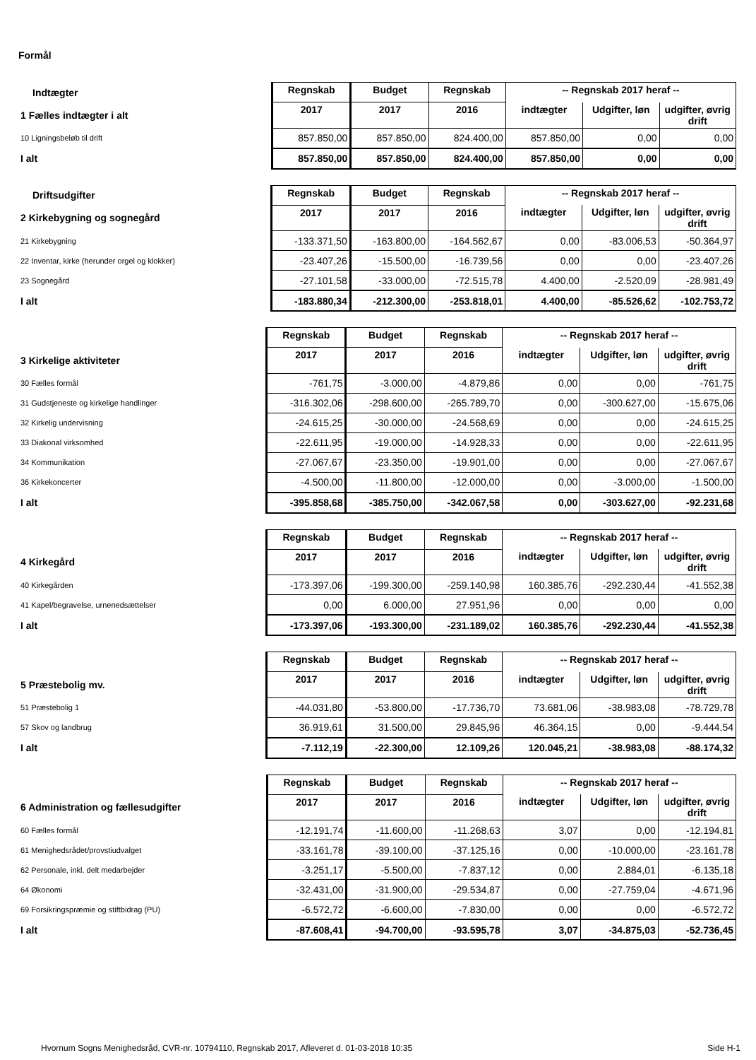Formål
| Indtægter | Regnskab | Budget | Regnskab | -- Regnskab 2017 heraf -- | | |
| 1 Fælles indtægter i alt | 2017 | 2017 | 2016 | indtægter | Udgifter, løn | udgifter, øvrig drift |
| 10 Ligningsbeløb til drift | 857.850,00 | 857.850,00 | 824.400,00 | 857.850,00 | 0,00 | 0,00 |
| I alt | 857.850,00 | 857.850,00 | 824.400,00 | 857.850,00 | 0,00 | 0,00 |
| Driftsudgifter | Regnskab | Budget | Regnskab | -- Regnskab 2017 heraf -- | | |
| 2 Kirkebygning og sognegård | 2017 | 2017 | 2016 | indtægter | Udgifter, løn | udgifter, øvrig drift |
| 21 Kirkebygning | -133.371,50 | -163.800,00 | -164.562,67 | 0,00 | -83.006,53 | -50.364,97 |
| 22 Inventar, kirke (herunder orgel og klokker) | -23.407,26 | -15.500,00 | -16.739,56 | 0,00 | 0,00 | -23.407,26 |
| 23 Sognegård | -27.101,58 | -33.000,00 | -72.515,78 | 4.400,00 | -2.520,09 | -28.981,49 |
| I alt | -183.880,34 | -212.300,00 | -253.818,01 | 4.400,00 | -85.526,62 | -102.753,72 |
| | Regnskab | Budget | Regnskab | -- Regnskab 2017 heraf -- | | |
| 3 Kirkelige aktiviteter | 2017 | 2017 | 2016 | indtægter | Udgifter, løn | udgifter, øvrig drift |
| 30 Fælles formål | -761,75 | -3.000,00 | -4.879,86 | 0,00 | 0,00 | -761,75 |
| 31 Gudstjeneste og kirkelige handlinger | -316.302,06 | -298.600,00 | -265.789,70 | 0,00 | -300.627,00 | -15.675,06 |
| 32 Kirkelig undervisning | -24.615,25 | -30.000,00 | -24.568,69 | 0,00 | 0,00 | -24.615,25 |
| 33 Diakonal virksomhed | -22.611,95 | -19.000,00 | -14.928,33 | 0,00 | 0,00 | -22.611,95 |
| 34 Kommunikation | -27.067,67 | -23.350,00 | -19.901,00 | 0,00 | 0,00 | -27.067,67 |
| 36 Kirkekoncerter | -4.500,00 | -11.800,00 | -12.000,00 | 0,00 | -3.000,00 | -1.500,00 |
| I alt | -395.858,68 | -385.750,00 | -342.067,58 | 0,00 | -303.627,00 | -92.231,68 |
| | Regnskab | Budget | Regnskab | -- Regnskab 2017 heraf -- | | |
| 4 Kirkegård | 2017 | 2017 | 2016 | indtægter | Udgifter, løn | udgifter, øvrig drift |
| 40 Kirkegården | -173.397,06 | -199.300,00 | -259.140,98 | 160.385,76 | -292.230,44 | -41.552,38 |
| 41 Kapel/begravelse, urnenedsættelser | 0,00 | 6.000,00 | 27.951,96 | 0,00 | 0,00 | 0,00 |
| I alt | -173.397,06 | -193.300,00 | -231.189,02 | 160.385,76 | -292.230,44 | -41.552,38 |
| | Regnskab | Budget | Regnskab | -- Regnskab 2017 heraf -- | | |
| 5 Præstebolig mv. | 2017 | 2017 | 2016 | indtægter | Udgifter, løn | udgifter, øvrig drift |
| 51 Præstebolig 1 | -44.031,80 | -53.800,00 | -17.736,70 | 73.681,06 | -38.983,08 | -78.729,78 |
| 57 Skov og landbrug | 36.919,61 | 31.500,00 | 29.845,96 | 46.364,15 | 0,00 | -9.444,54 |
| I alt | -7.112,19 | -22.300,00 | 12.109,26 | 120.045,21 | -38.983,08 | -88.174,32 |
| | Regnskab | Budget | Regnskab | -- Regnskab 2017 heraf -- | | |
| 6 Administration og fællesudgifter | 2017 | 2017 | 2016 | indtægter | Udgifter, løn | udgifter, øvrig drift |
| 60 Fælles formål | -12.191,74 | -11.600,00 | -11.268,63 | 3,07 | 0,00 | -12.194,81 |
| 61 Menighedsrådet/provstiudvalget | -33.161,78 | -39.100,00 | -37.125,16 | 0,00 | -10.000,00 | -23.161,78 |
| 62 Personale, inkl. delt medarbejder | -3.251,17 | -5.500,00 | -7.837,12 | 0,00 | 2.884,01 | -6.135,18 |
| 64 Økonomi | -32.431,00 | -31.900,00 | -29.534,87 | 0,00 | -27.759,04 | -4.671,96 |
| 69 Forsikringspræmie og stiftbidrag (PU) | -6.572,72 | -6.600,00 | -7.830,00 | 0,00 | 0,00 | -6.572,72 |
| I alt | -87.608,41 | -94.700,00 | -93.595,78 | 3,07 | -34.875,03 | -52.736,45 |
Hvornum Sogns Menighedsråd, CVR-nr. 10794110, Regnskab 2017, Afleveret d. 01-03-2018 10:35 Side H-1